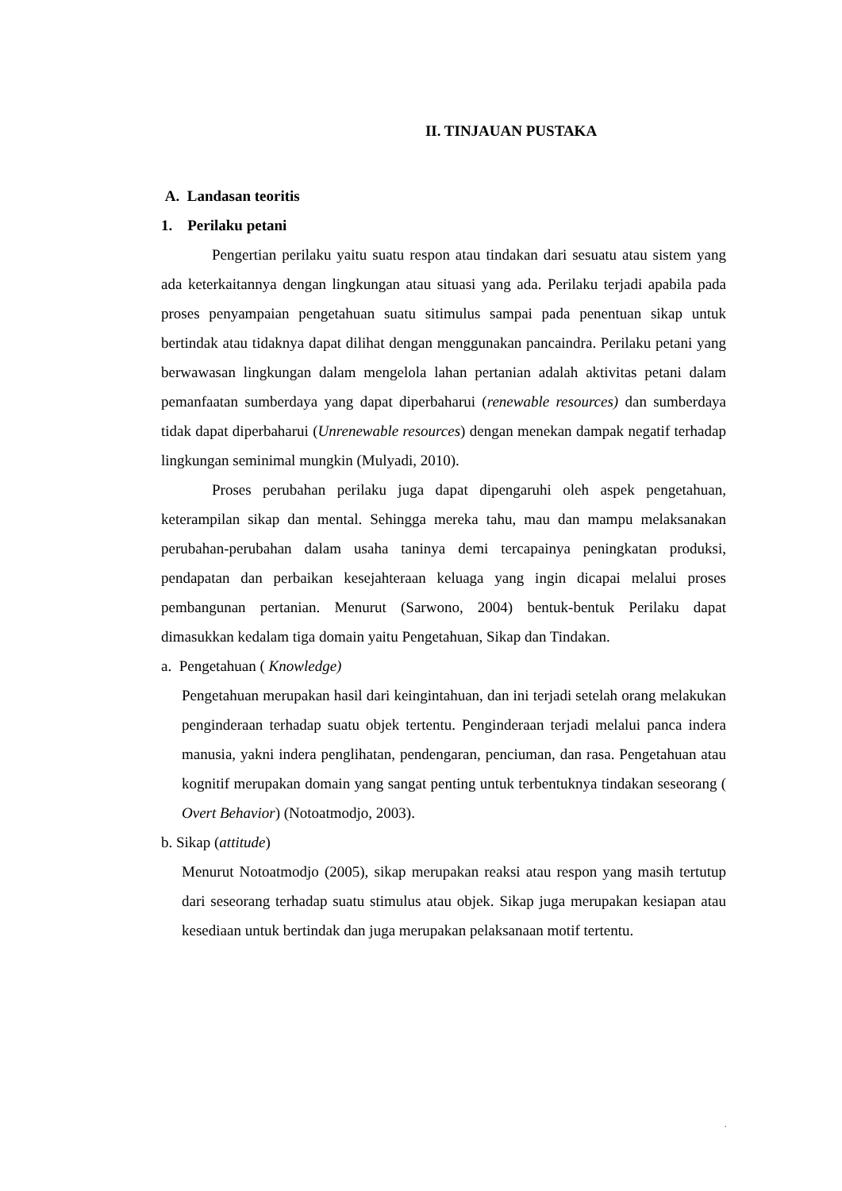II. TINJAUAN PUSTAKA
A. Landasan teoritis
1. Perilaku petani
Pengertian perilaku yaitu suatu respon atau tindakan dari sesuatu atau sistem yang ada keterkaitannya dengan lingkungan atau situasi yang ada. Perilaku terjadi apabila pada proses penyampaian pengetahuan suatu sitimulus sampai pada penentuan sikap untuk bertindak atau tidaknya dapat dilihat dengan menggunakan pancaindra. Perilaku petani yang berwawasan lingkungan dalam mengelola lahan pertanian adalah aktivitas petani dalam pemanfaatan sumberdaya yang dapat diperbaharui (renewable resources) dan sumberdaya tidak dapat diperbaharui (Unrenewable resources) dengan menekan dampak negatif terhadap lingkungan seminimal mungkin (Mulyadi, 2010).
Proses perubahan perilaku juga dapat dipengaruhi oleh aspek pengetahuan, keterampilan sikap dan mental. Sehingga mereka tahu, mau dan mampu melaksanakan perubahan-perubahan dalam usaha taninya demi tercapainya peningkatan produksi, pendapatan dan perbaikan kesejahteraan keluaga yang ingin dicapai melalui proses pembangunan pertanian. Menurut (Sarwono, 2004) bentuk-bentuk Perilaku dapat dimasukkan kedalam tiga domain yaitu Pengetahuan, Sikap dan Tindakan.
a. Pengetahuan ( Knowledge)
Pengetahuan merupakan hasil dari keingintahuan, dan ini terjadi setelah orang melakukan penginderaan terhadap suatu objek tertentu. Penginderaan terjadi melalui panca indera manusia, yakni indera penglihatan, pendengaran, penciuman, dan rasa. Pengetahuan atau kognitif merupakan domain yang sangat penting untuk terbentuknya tindakan seseorang ( Overt Behavior) (Notoatmodjo, 2003).
b. Sikap (attitude)
Menurut Notoatmodjo (2005), sikap merupakan reaksi atau respon yang masih tertutup dari seseorang terhadap suatu stimulus atau objek. Sikap juga merupakan kesiapan atau kesediaan untuk bertindak dan juga merupakan pelaksanaan motif tertentu.
.